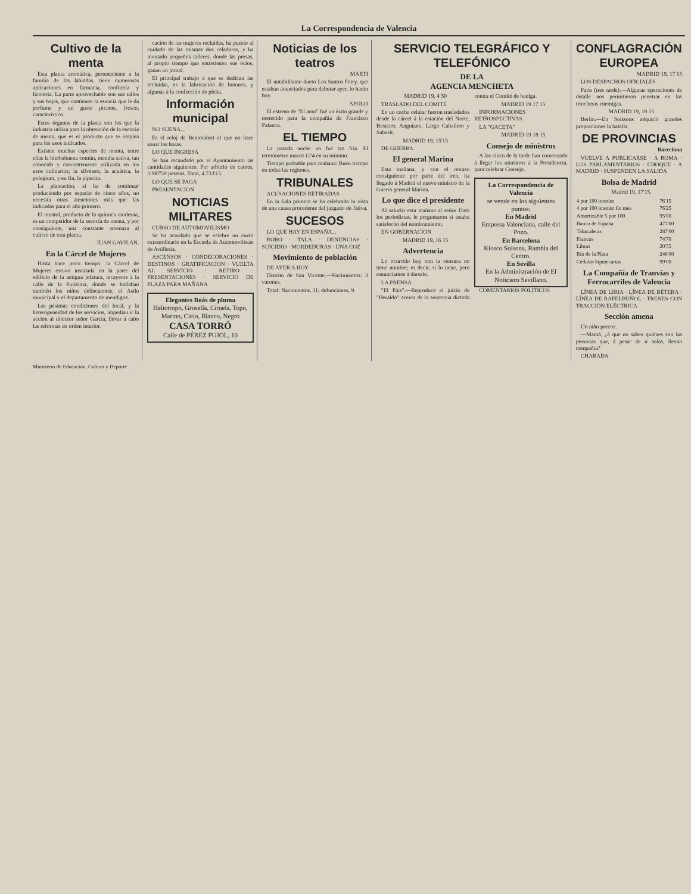La Correspondencia de Valencia
Cultivo de la menta
Esta planta aromática, perteneciente á la familia de las labiadas, tiene numerosas aplicaciones en farmacia, confitería y licorería. La parte aprovechable son sus tallos y sus hojas, que contienen la esencia que le da perfume y un gusto picante, fresco, característico.
Estos órganos de la planta son los que la industria utiliza para la obtención de la esencia de menta, que es el producto que se emplea para los usos indicados.
Existen muchas especies de menta, entre ellas la hierbabuena común, mentha sativa, tan conocida y corrientemente utilizada en los usos culinarios; la silvestre, la acuática, la polegium, y en fin, la piperita.
La plantación, si ha de continuar produciendo por espacio de cinco años, no necesita otras atenciones más que las indicadas para el año primero.
El mentol, producto de la química moderna, es un competidor de la esencia de menta, y por consiguiente, una constante amenaza al cultivo de esta planta.
JUAN GAVILAN.
En la Cárcel de Mujeres
Hasta hace poco tiempo, la Cárcel de Mujeres estuvo instalada en la parte del edificio de la antigua jefatura, recayente á la calle de la Purísima, donde se hallaban también los niños delincuentes, el Asilo municipal y el departamento de mendigos.
Las pésimas condiciones del local, y la heterogeneidad de los servicios, impedían ir la acción al director señor García, llevar á cabo las reformas de orden interior.
cación de las mujeres recluidas, ha puesto al cuidado de las mismas dos celadoras, y ha montado pequeños talleres, donde las presas, al propio tiempo que entretienen sus ócios, ganan un jornal.
El principal trabajo á que se dedican las recluidas, es la fabricación de botones, y algunas á la confección de pleita.
Información municipal
NO SUENA...
Es el reloj de Benimámet el que no hace sonar las horas.
LO QUE INGRESA
Se han recaudado por el Ayuntamiento las cantidades siguientes: Por arbitrio de carnes, 3.987'59 pesetas. Total, 4.733'15.
LO QUE SE PAGA
PRESENTACION
NOTICIAS MILITARES
CURSO DE AUTOMOVILISMO
Se ha acordado que se celebre un curso extraordinario en la Escuela de Automovilistas de Artillería.
ASCENSOS · CONDECORACIONES · DESTINOS · GRATIFICACION · VUELTA AL SERVICIO · RETIRO · PRESENTACIONES · SERVICIO DE PLAZA PARA MAÑANA
Elegantes Boás de pluma
Heliotropo, Grosella, Ciruela, Topo, Marino, Cielo, Blanco, Negro
CASA TORRÓ
Calle de PÉREZ PUJOL, 10
Noticias de los teatros
MARTI
El notabilísimo dueto Los Santos Ferry, que estaban anunciados para debutar ayer, lo harán hoy.
APOLO
El estreno de "El amo" fué un éxito grande y merecido para la compañía de Francisco Palanca.
EL TIEMPO
La pasada noche no fué tan fría. El termómetro marcó 12'4 en su mínimo.
Tiempo probable para mañana: Buen tiempo en todas las regiones.
TRIBUNALES
ACUSACIONES RETIRADAS
En la Sala primera se ha celebrado la vista de una causa procedente del juzgado de Játiva.
SUCESOS
LO QUE HAY EN ESPAÑA...
ROBO · TALA · DENUNCIAS · SUICIDIO · MORDEDURAS · UNA COZ
Movimiento de población
DE AYER A HOY
Distrito de San Vicente.—Nacimientos: 3 varones.
Total: Nacimientos, 11; defunciones, 9.
SERVICIO TELEGRÁFICO Y TELEFÓNICO
DE LA
AGENCIA MENCHETA
MADRID 19, 4 50
TRASLADO DEL COMITE
En un coche celular fueron trasladados desde la cárcel á la estación del Norte, Besteiro, Anguiano, Largo Caballero y Saborit.
MADRID 19, 15'15
DE GUERRA
El general Marina
Esta mañana, y con el retraso consiguiente por parte del tren, ha llegado á Madrid el nuevo ministro de la Guerra general Marina.
Lo que dice el presidente
Al saludar esta mañana al señor Dato los periodistas, le preguntaron si estaba satisfecho del nombramiento.
EN GOBERNACION
MADRID 19, 16 15
Advertencia
Lo ocurrido hoy con la censura no tiene nombre; es decir, sí lo tiene, pero renunciamos á dárselo.
LA PRENSA
"El País".—Reproduce el juicio de "Heraldo" acerca de la sentencia dictada contra el Comité de huelga.
MADRID 19 17 15
INFORMACIONES RETROSPECTIVAS
LA "GACETA"
MADRID 19 18 15
Consejo de ministros
A las cinco de la tarde han comenzado á llegar los ministros á la Presidencia, para celebrar Consejo.
La Correspondencia de Valencia
se vende en los siguientes puntos:
En Madrid
Empresa Valenciana, calle del Pozo.
En Barcelona
Kiosco Solsona, Rambla del Centro.
En Sevilla
En la Administración de El Noticiero Sevillano.
COMENTARIOS POLITICOS
CONFLAGRACIÓN EUROPEA
MADRID 19, 17 15
LOS DESPACHOS OFICIALES
París (tres tarde).—Algunas operaciones de detalle nos permitieron penetrar en las trincheras enemigas.
MADRID 19, 18 15
Berlín.—En Soissons adquirió grandes proporciones la batalla.
DE PROVINCIAS
Barcelona
VUELVE A PUBLICARSE · A ROMA · LOS PARLAMENTARIOS · CHOQUE · A MADRID · SUSPENDEN LA SALIDA
Bolsa de Madrid
Madrid 19, 17'15.
| 4 por 100 interior | 76'15 |
| 4 por 100 interior fin mes | 76'25 |
| Amortizable 5 por 100 | 95'00 |
| Banco de España | 473'00 |
| Tabacaleras | 287'00 |
| Francos | 74'70 |
| Libras | 20'55 |
| Río de la Plata | 246'00 |
| Cédulas hipotecarias | 99'00 |
La Compañía de Tranvías y Ferrocarriles de Valencia
LÍNEA DE LIRIA · LÍNEA DE BÉTERA · LÍNEA DE RAFELBUÑOL · TRENES CON TRACCIÓN ELÉCTRICA
Sección amena
Un niño precoz.
—Mamá, ¿á que no sabes quiénes son las personas que, á pesar de ir solas, llevan compañía?
CHARADA
Ministerio de Educación, Cultura y Deporte